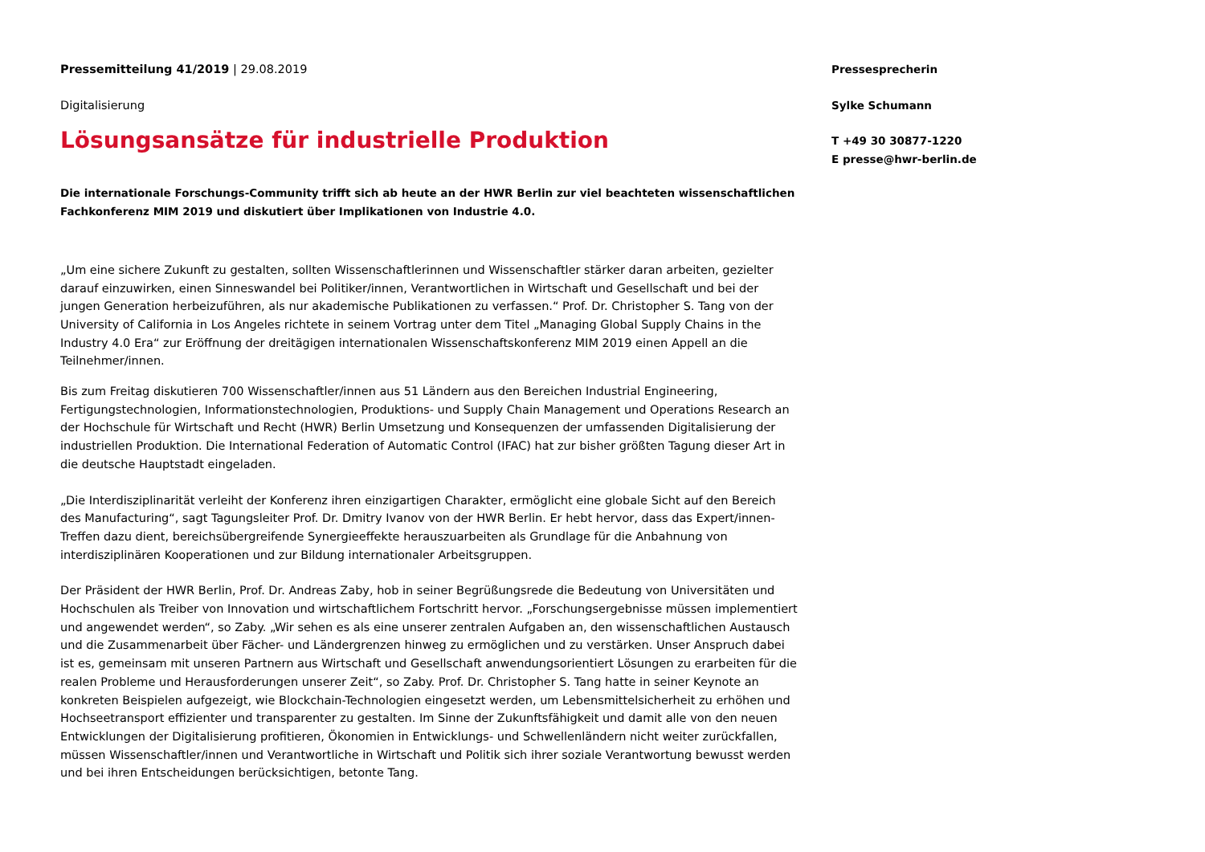Pressemitteilung 41/2019 | 29.08.2019
Digitalisierung
Lösungsansätze für industrielle Produktion
Die internationale Forschungs-Community trifft sich ab heute an der HWR Berlin zur viel beachteten wissenschaftlichen Fachkonferenz MIM 2019 und diskutiert über Implikationen von Industrie 4.0.
„Um eine sichere Zukunft zu gestalten, sollten Wissenschaftlerinnen und Wissenschaftler stärker daran arbeiten, gezielter darauf einzuwirken, einen Sinneswandel bei Politiker/innen, Verantwortlichen in Wirtschaft und Gesellschaft und bei der jungen Generation herbeizuführen, als nur akademische Publikationen zu verfassen.“ Prof. Dr. Christopher S. Tang von der University of California in Los Angeles richtete in seinem Vortrag unter dem Titel „Managing Global Supply Chains in the Industry 4.0 Era“ zur Eröffnung der dreitägigen internationalen Wissenschaftskonferenz MIM 2019 einen Appell an die Teilnehmer/innen.
Bis zum Freitag diskutieren 700 Wissenschaftler/innen aus 51 Ländern aus den Bereichen Industrial Engineering, Fertigungstechnologien, Informationstechnologien, Produktions- und Supply Chain Management und Operations Research an der Hochschule für Wirtschaft und Recht (HWR) Berlin Umsetzung und Konsequenzen der umfassenden Digitalisierung der industriellen Produktion. Die International Federation of Automatic Control (IFAC) hat zur bisher größten Tagung dieser Art in die deutsche Hauptstadt eingeladen.
„Die Interdisziplinarität verleiht der Konferenz ihren einzigartigen Charakter, ermöglicht eine globale Sicht auf den Bereich des Manufacturing“, sagt Tagungsleiter Prof. Dr. Dmitry Ivanov von der HWR Berlin. Er hebt hervor, dass das Expert/innen-Treffen dazu dient, bereichsübergreifende Synergieeffekte herauszuarbeiten als Grundlage für die Anbahnung von interdisziplinären Kooperationen und zur Bildung internationaler Arbeitsgruppen.
Der Präsident der HWR Berlin, Prof. Dr. Andreas Zaby, hob in seiner Begrüßungsrede die Bedeutung von Universitäten und Hochschulen als Treiber von Innovation und wirtschaftlichem Fortschritt hervor. „Forschungsergebnisse müssen implementiert und angewendet werden“, so Zaby. „Wir sehen es als eine unserer zentralen Aufgaben an, den wissenschaftlichen Austausch und die Zusammenarbeit über Fächer- und Ländergrenzen hinweg zu ermöglichen und zu verstärken. Unser Anspruch dabei ist es, gemeinsam mit unseren Partnern aus Wirtschaft und Gesellschaft anwendungsorientiert Lösungen zu erarbeiten für die realen Probleme und Herausforderungen unserer Zeit“, so Zaby. Prof. Dr. Christopher S. Tang hatte in seiner Keynote an konkreten Beispielen aufgezeigt, wie Blockchain-Technologien eingesetzt werden, um Lebensmittelsicherheit zu erhöhen und Hochseetransport effizienter und transparenter zu gestalten. Im Sinne der Zukunftsfähigkeit und damit alle von den neuen Entwicklungen der Digitalisierung profitieren, Ökonomien in Entwicklungs- und Schwellenländern nicht weiter zurückfallen, müssen Wissenschaftler/innen und Verantwortliche in Wirtschaft und Politik sich ihrer soziale Verantwortung bewusst werden und bei ihren Entscheidungen berücksichtigen, betonte Tang.
Pressesprecherin
Sylke Schumann
T +49 30 30877-1220
E presse@hwr-berlin.de